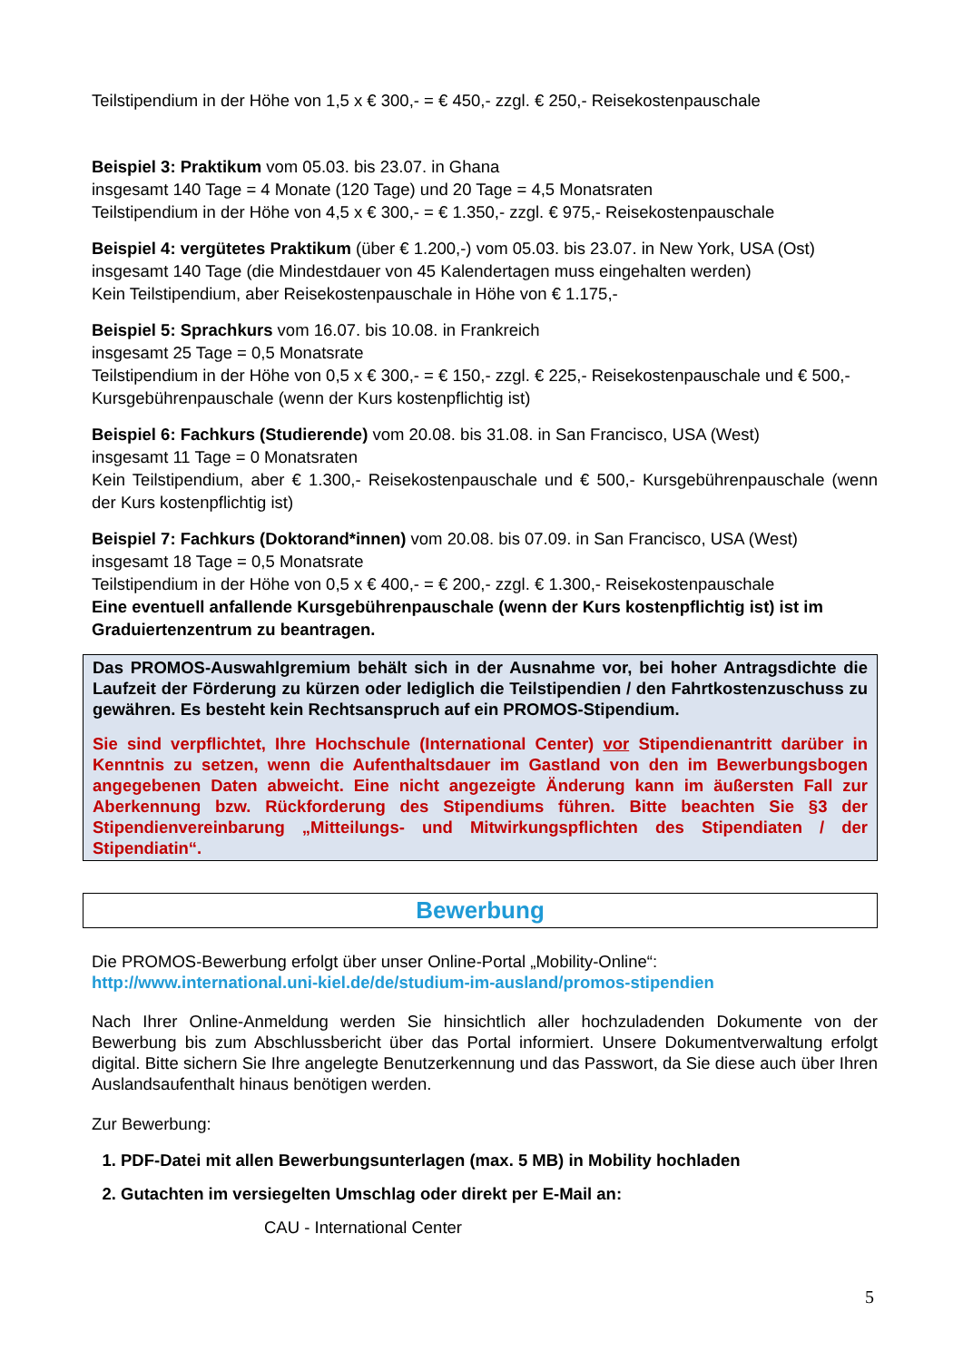Teilstipendium in der Höhe von 1,5 x € 300,- = € 450,- zzgl. € 250,- Reisekostenpauschale
Beispiel 3: Praktikum vom 05.03. bis 23.07. in Ghana
insgesamt 140 Tage = 4 Monate (120 Tage) und 20 Tage = 4,5 Monatsraten
Teilstipendium in der Höhe von 4,5 x € 300,- = € 1.350,- zzgl. € 975,- Reisekostenpauschale
Beispiel 4: vergütetes Praktikum (über € 1.200,-) vom 05.03. bis 23.07. in New York, USA (Ost)
insgesamt 140 Tage (die Mindestdauer von 45 Kalendertagen muss eingehalten werden)
Kein Teilstipendium, aber Reisekostenpauschale in Höhe von € 1.175,-
Beispiel 5: Sprachkurs vom 16.07. bis 10.08. in Frankreich
insgesamt 25 Tage = 0,5 Monatsrate
Teilstipendium in der Höhe von 0,5 x € 300,- = € 150,- zzgl. € 225,- Reisekostenpauschale und € 500,- Kursgebührenpauschale (wenn der Kurs kostenpflichtig ist)
Beispiel 6: Fachkurs (Studierende) vom 20.08. bis 31.08. in San Francisco, USA (West)
insgesamt 11 Tage = 0 Monatsraten
Kein Teilstipendium, aber € 1.300,- Reisekostenpauschale und € 500,- Kursgebührenpauschale (wenn der Kurs kostenpflichtig ist)
Beispiel 7: Fachkurs (Doktorand*innen) vom 20.08. bis 07.09. in San Francisco, USA (West)
insgesamt 18 Tage = 0,5 Monatsrate
Teilstipendium in der Höhe von 0,5 x € 400,- = € 200,- zzgl. € 1.300,- Reisekostenpauschale
Eine eventuell anfallende Kursgebührenpauschale (wenn der Kurs kostenpflichtig ist) ist im Graduiertenzentrum zu beantragen.
Das PROMOS-Auswahlgremium behält sich in der Ausnahme vor, bei hoher Antragsdichte die Laufzeit der Förderung zu kürzen oder lediglich die Teilstipendien / den Fahrtkostenzuschuss zu gewähren. Es besteht kein Rechtsanspruch auf ein PROMOS-Stipendium.
Sie sind verpflichtet, Ihre Hochschule (International Center) vor Stipendienantritt darüber in Kenntnis zu setzen, wenn die Aufenthaltsdauer im Gastland von den im Bewerbungsbogen angegebenen Daten abweicht. Eine nicht angezeigte Änderung kann im äußersten Fall zur Aberkennung bzw. Rückforderung des Stipendiums führen. Bitte beachten Sie §3 der Stipendienvereinbarung „Mitteilungs- und Mitwirkungspflichten des Stipendiaten / der Stipendiatin“.
Bewerbung
Die PROMOS-Bewerbung erfolgt über unser Online-Portal „Mobility-Online“:
http://www.international.uni-kiel.de/de/studium-im-ausland/promos-stipendien
Nach Ihrer Online-Anmeldung werden Sie hinsichtlich aller hochzuladenden Dokumente von der Bewerbung bis zum Abschlussbericht über das Portal informiert. Unsere Dokumentverwaltung erfolgt digital. Bitte sichern Sie Ihre angelegte Benutzerkennung und das Passwort, da Sie diese auch über Ihren Auslandsaufenthalt hinaus benötigen werden.
Zur Bewerbung:
1. PDF-Datei mit allen Bewerbungsunterlagen (max. 5 MB) in Mobility hochladen
2. Gutachten im versiegelten Umschlag oder direkt per E-Mail an:
CAU - International Center
5